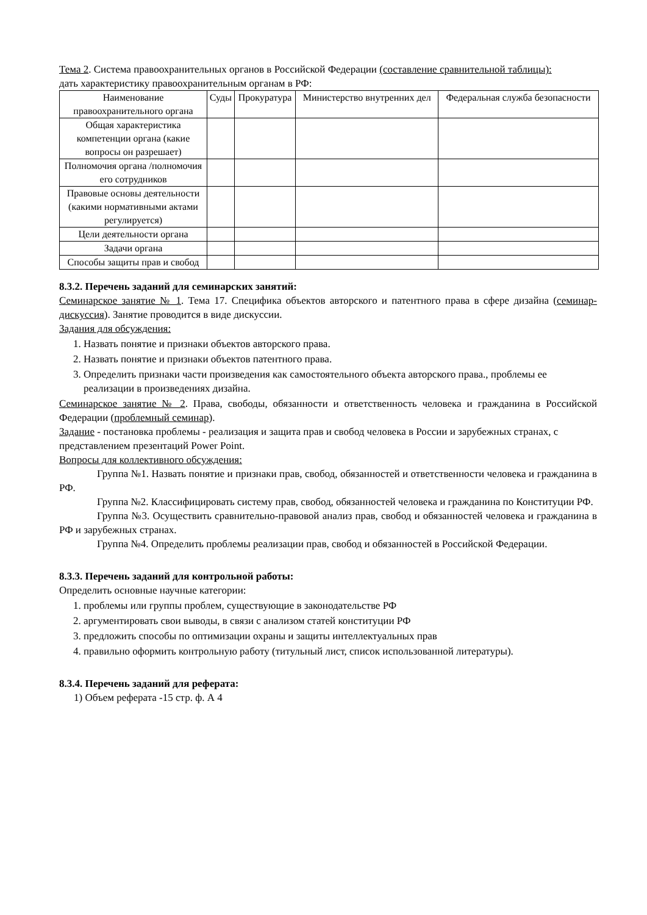Тема 2. Система правоохранительных органов в Российской Федерации (составление сравнительной таблицы):
дать характеристику правоохранительным органам в РФ:
| Наименование правоохранительного органа | Суды | Прокуратура | Министерство внутренних дел | Федеральная служба безопасности |
| Общая характеристика компетенции органа (какие вопросы он разрешает) | | | | |
| Полномочия органа /полномочия его сотрудников | | | | |
| Правовые основы деятельности (какими нормативными актами регулируется) | | | | |
| Цели деятельности органа | | | | |
| Задачи органа | | | | |
| Способы защиты прав и свобод | | | | |
8.3.2. Перечень заданий для семинарских занятий:
Семинарское занятие № 1. Тема 17. Специфика объектов авторского и патентного права в сфере дизайна (семинар-дискуссия). Занятие проводится в виде дискуссии.
Задания для обсуждения:
1. Назвать понятие и признаки объектов авторского права.
2. Назвать понятие и признаки объектов патентного права.
3. Определить признаки части произведения как самостоятельного объекта авторского права., проблемы ее реализации в произведениях дизайна.
Семинарское занятие № 2. Права, свободы, обязанности и ответственность человека и гражданина в Российской Федерации (проблемный семинар).
Задание - постановка проблемы - реализация и защита прав и свобод человека в России и зарубежных странах, с представлением презентаций Power Point.
Вопросы для коллективного обсуждения:
Группа №1. Назвать понятие и признаки прав, свобод, обязанностей и ответственности человека и гражданина в РФ.
Группа №2. Классифицировать систему прав, свобод, обязанностей человека и гражданина по Конституции РФ.
Группа №3. Осуществить сравнительно-правовой анализ прав, свобод и обязанностей человека и гражданина в РФ и зарубежных странах.
Группа №4. Определить проблемы реализации прав, свобод и обязанностей в Российской Федерации.
8.3.3. Перечень заданий для контрольной работы:
Определить основные научные категории:
1. проблемы или группы проблем, существующие в законодательстве РФ
2. аргументировать свои выводы, в связи с анализом статей конституции РФ
3. предложить способы по оптимизации охраны и защиты интеллектуальных прав
4. правильно оформить контрольную работу (титульный лист, список использованной литературы).
8.3.4. Перечень заданий для реферата:
1) Объем реферата -15 стр. ф. А 4